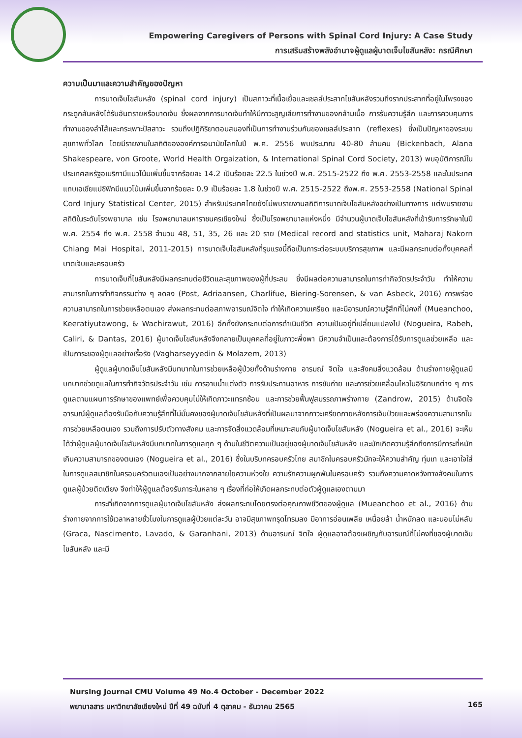Empowering Caregivers of Persons with Spinal Cord Injury: A Case Study
การเสริมสร้างพลังอำนาจผู้ดูแลผู้บาดเจ็บไขสันหลัง: กรณีศึกษา
ความเป็นมาและความสำคัญของปัญหา
การบาดเจ็บไขสันหลัง (spinal cord injury) เป็นสภาวะที่เนื้อเยื่อและเซลล์ประสาทไขสันหลังรวมถึงรากประสาทที่อยู่ในโพรงของกระดูกสันหลังได้รับอันตรายหรือบาดเจ็บ ซึ่งผลจากการบาดเจ็บทำให้มีภาวะสูญเสียการทำงานของกล้ามเนื้อ การรับความรู้สึก และการควบคุมการทำงานของลำไส้และกระเพาะปัสสาวะ รวมถึงปฏิกิริยาตอบสนองที่เป็นการทำงานร่วมกันของเซลล์ประสาท (reflexes) ซึ่งเป็นปัญหาของระบบสุขภาพทั่วโลก โดยมีรายงานในสถิติขององค์การอนามัยโลกในปี พ.ศ. 2556 พบประมาณ 40-80 ล้านคน (Bickenbach, Alana Shakespeare, von Groote, World Health Orgaization, & International Spinal Cord Society, 2013) พบอุบัติการณ์ในประเทศสหรัฐอเมริกามีแนวโน้มเพิ่มขึ้นจากร้อยละ 14.2 เป็นร้อยละ 22.5 ในช่วงปี พ.ศ. 2515-2522 ถึง พ.ศ. 2553-2558 และในประเทศแถบเอเชียแปซิฟิกมีแนวโน้มเพิ่มขึ้นจากร้อยละ 0.9 เป็นร้อยละ 1.8 ในช่วงปี พ.ศ. 2515-2522 ถึงพ.ศ. 2553-2558 (National Spinal Cord Injury Statistical Center, 2015) สำหรับประเทศไทยยังไม่พบรายงานสถิติการบาดเจ็บไขสันหลังอย่างเป็นทางการ แต่พบรายงานสถิติในระดับโรงพยาบาล เช่น โรงพยาบาลมหาราชนครเชียงใหม่ ซึ่งเป็นโรงพยาบาลแห่งหนึ่ง มีจำนวนผู้บาดเจ็บไขสันหลังที่เข้ารับการรักษาในปี พ.ศ. 2554 ถึง พ.ศ. 2558 จำนวน 48, 51, 35, 26 และ 20 ราย (Medical record and statistics unit, Maharaj Nakorn Chiang Mai Hospital, 2011-2015) การบาดเจ็บไขสันหลังที่รุนแรงนี้ถือเป็นภาระต่อระบบบริการสุขภาพ และมีผลกระทบต่อทั้งบุคคลที่บาดเจ็บและครอบครัว
การบาดเจ็บที่ไขสันหลังมีผลกระทบต่อชีวิตและสุขภาพของผู้ที่ประสบ ซึ่งมีผลต่อความสามารถในการทำกิจวัตรประจำวัน ทำให้ความสามารถในการทำกิจกรรมต่าง ๆ ลดลง (Post, Adriaansen, Charlifue, Biering-Sorensen, & van Asbeck, 2016) การพร่องความสามารถในการช่วยเหลือตนเอง ส่งผลกระทบต่อสภาพอารมณ์จิตใจ ทำให้เกิดความเครียด และมีอารมณ์ความรู้สึกที่ไม่คงที่ (Mueanchoo, Keeratiyutawong, & Wachirawut, 2016) อีกทั้งยังกระทบต่อการดำเนินชีวิต ความเป็นอยู่ที่เปลี่ยนแปลงไป (Nogueira, Rabeh, Caliri, & Dantas, 2016) ผู้บาดเจ็บไขสันหลังจึงกลายเป็นบุคคลที่อยู่ในภาวะพึ่งพา มีความจำเป็นและต้องการได้รับการดูแลช่วยเหลือ และเป็นภาระของผู้ดูแลอย่างเรื้อรัง (Vagharseyyedin & Molazem, 2013)
ผู้ดูแลผู้บาดเจ็บไขสันหลังมีบทบาทในการช่วยเหลือผู้ป่วยทั้งด้านร่างกาย อารมณ์ จิตใจ และสังคมสิ่งแวดล้อม ด้านร่างกายผู้ดูแลมีบทบาทช่วยดูแลในการทำกิจวัตรประจำวัน เช่น การอาบน้ำแต่งตัว การรับประทานอาหาร การขับถ่าย และการช่วยเคลื่อนไหวในอิริยาบถต่าง ๆ การดูแลตามแผนการรักษาของแพทย์เพื่อควบคุมไม่ให้เกิดภาวะแทรกซ้อน และการช่วยฟื้นฟูสมรรถภาพร่างกาย (Zandrow, 2015) ด้านจิตใจ อารมณ์ผู้ดูแลต้องรับมือกับความรู้สึกที่ไม่มั่นคงของผู้บาดเจ็บไขสันหลังที่เป็นผลมาจากภาวะเครียดภายหลังการเจ็บป่วยและพร่องความสามารถในการช่วยเหลือตนเอง รวมถึงการปรับตัวทางสังคม และการจัดสิ่งแวดล้อมที่เหมาะสมกับผู้บาดเจ็บไขสันหลัง (Nogueira et al., 2016) จะเห็นได้ว่าผู้ดูแลผู้บาดเจ็บไขสันหลังมีบทบาทในการดูแลทุก ๆ ด้านในชีวิตความเป็นอยู่ของผู้บาดเจ็บไขสันหลัง และมักเกิดความรู้สึกถึงการมีภาระที่หนักเกินความสามารถของตนเอง (Nogueira et al., 2016) ซึ่งในบริบทครอบครัวไทย สมาชิกในครอบครัวมักจะให้ความสำคัญ ทุ่มเท และเอาใจใส่ในการดูแลสมาชิกในครอบครัวตนเองเป็นอย่างมากจากสายใยความห่วงใย ความรักความผูกพันในครอบครัว รวมถึงความคาดหวังทางสังคมในการดูแลผู้ป่วยติดเตียง จึงทำให้ผู้ดูแลต้องรับภาระในหลาย ๆ เรื่องที่ก่อให้เกิดผลกระทบต่อตัวผู้ดูแลเองตามมา
ภาระที่เกิดจากการดูแลผู้บาดเจ็บไขสันหลัง ส่งผลกระทบโดยตรงต่อคุณภาพชีวิตของผู้ดูแล (Mueanchoo et al., 2016) ด้านร่างกายจากการใช้เวลาหลายชั่วโมงในการดูแลผู้ป่วยแต่ละวัน อาจมีสุขภาพทรุดโทรมลง มีอาการอ่อนเพลีย เหนื่อยล้า น้ำหนักลด และนอนไม่หลับ (Graca, Nascimento, Lavado, & Garanhani, 2013) ด้านอารมณ์ จิตใจ ผู้ดูแลอาจต้องเผชิญกับอารมณ์ที่ไม่คงที่ของผู้บาดเจ็บไขสันหลัง และมี
Nursing Journal CMU Volume 49 No.4 October - December 2022
พยาบาลสาร มหาวิทยาลัยเชียงใหม่ ปีที่ 49 ฉบับที่ 4 ตุลาคม - ธันวาคม 2565
165